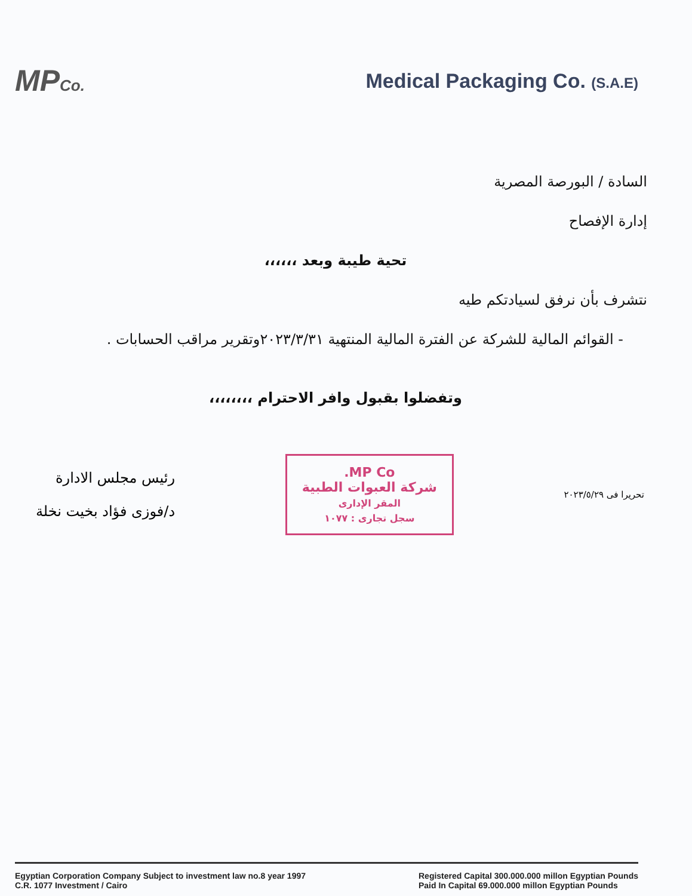MPCo.
Medical Packaging Co. (S.A.E)
السادة / البورصة المصرية
إدارة الإفصاح
تحية طيبة وبعد ،،،،،،
نتشرف بأن نرفق لسيادتكم طيه
- القوائم المالية للشركة عن الفترة المالية المنتهية ٢٠٢٣/٣/٣١وتقرير مراقب الحسابات .
وتفضلوا بقبول وافر الاحترام ،،،،،،،،
رئيس مجلس الادارة
د/فوزى فؤاد بخيت نخلة
MP Co.
شركة العبوات الطبية
المقر الإدارى
سجل تجارى : ١٠٧٧
تحريرا فى ٢٠٢٣/٥/٢٩
Egyptian Corporation Company Subject to investment law no.8 year 1997
C.R. 1077 Investment / Cairo
Registered Capital 300.000.000 millon Egyptian Pounds
Paid In Capital 69.000.000 millon Egyptian Pounds